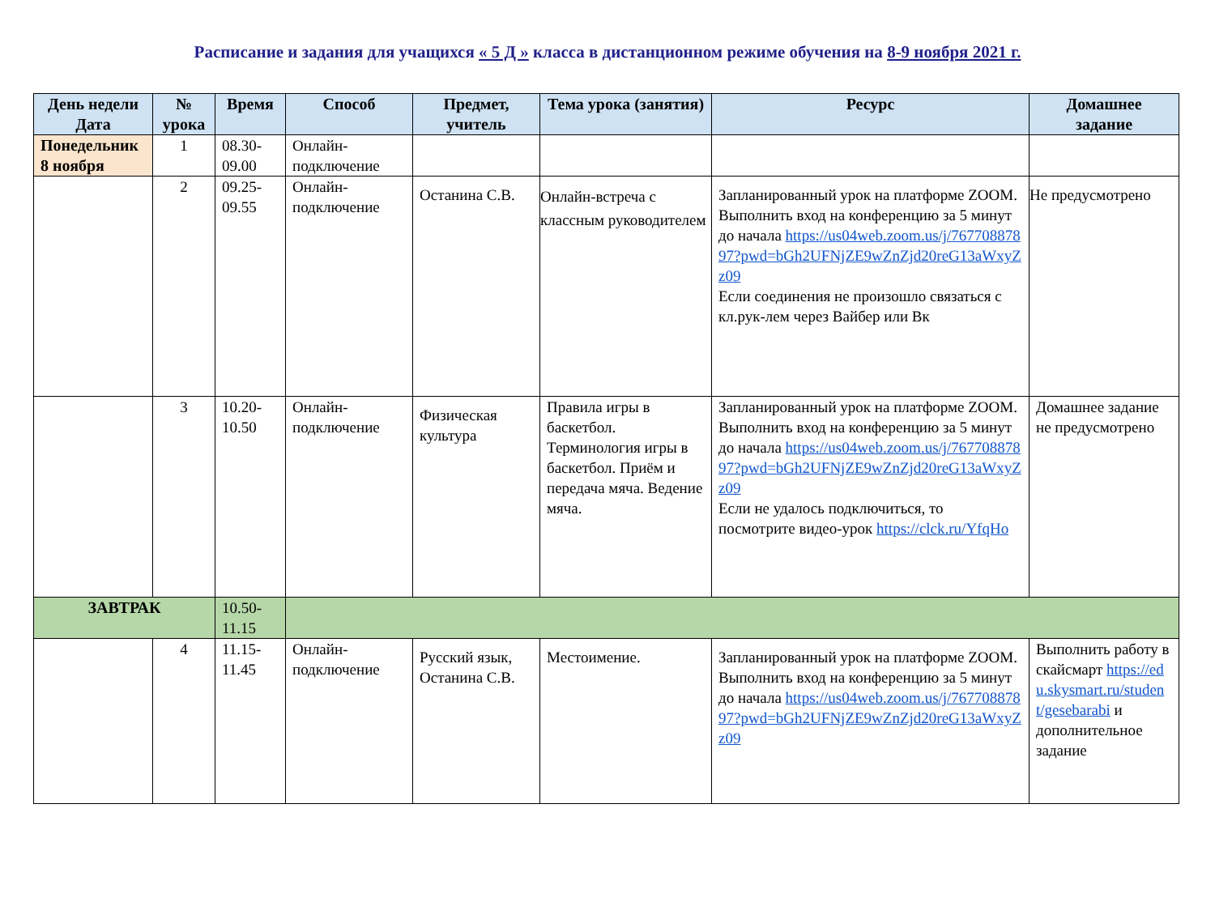Расписание и задания для учащихся « 5 Д » класса в дистанционном режиме обучения на 8-9 ноября 2021 г.
| День недели Дата | № урока | Время | Способ | Предмет, учитель | Тема урока (занятия) | Ресурс | Домашнее задание |
| --- | --- | --- | --- | --- | --- | --- | --- |
| Понедельник 8 ноября | 1 | 08.30-09.00 | Онлайн-подключение | | | | |
| | 2 | 09.25-09.55 | Онлайн-подключение | Останина С.В. | Онлайн-встреча с классным руководителем | Запланированный урок на платформе ZOOM. Выполнить вход на конференцию за 5 минут до начала https://us04web.zoom.us/j/76770887897?pwd=bGh2UFNjZE9wZnZjd20reG13aWxyZz09 Если соединения не произошло связаться с кл.рук-лем через Вайбер или Вк | Не предусмотрено |
| | 3 | 10.20-10.50 | Онлайн-подключение | Физическая культура | Правила игры в баскетбол. Терминология игры в баскетбол. Приём и передача мяча. Ведение мяча. | Запланированный урок на платформе ZOOM. Выполнить вход на конференцию за 5 минут до начала https://us04web.zoom.us/j/76770887897?pwd=bGh2UFNjZE9wZnZjd20reG13aWxyZz09 Если не удалось подключиться, то посмотрите видео-урок https://clck.ru/YfqHo | Домашнее задание не предусмотрено |
| ЗАВТРАК | | 10.50-11.15 | | | | | |
| | 4 | 11.15-11.45 | Онлайн-подключение | Русский язык, Останина С.В. | Местоимение. | Запланированный урок на платформе ZOOM. Выполнить вход на конференцию за 5 минут до начала https://us04web.zoom.us/j/76770887897?pwd=bGh2UFNjZE9wZnZjd20reG13aWxyZz09 | Выполнить работу в скайсмарт https://edu.skysmart.ru/student/gesebarabi и дополнительное задание |